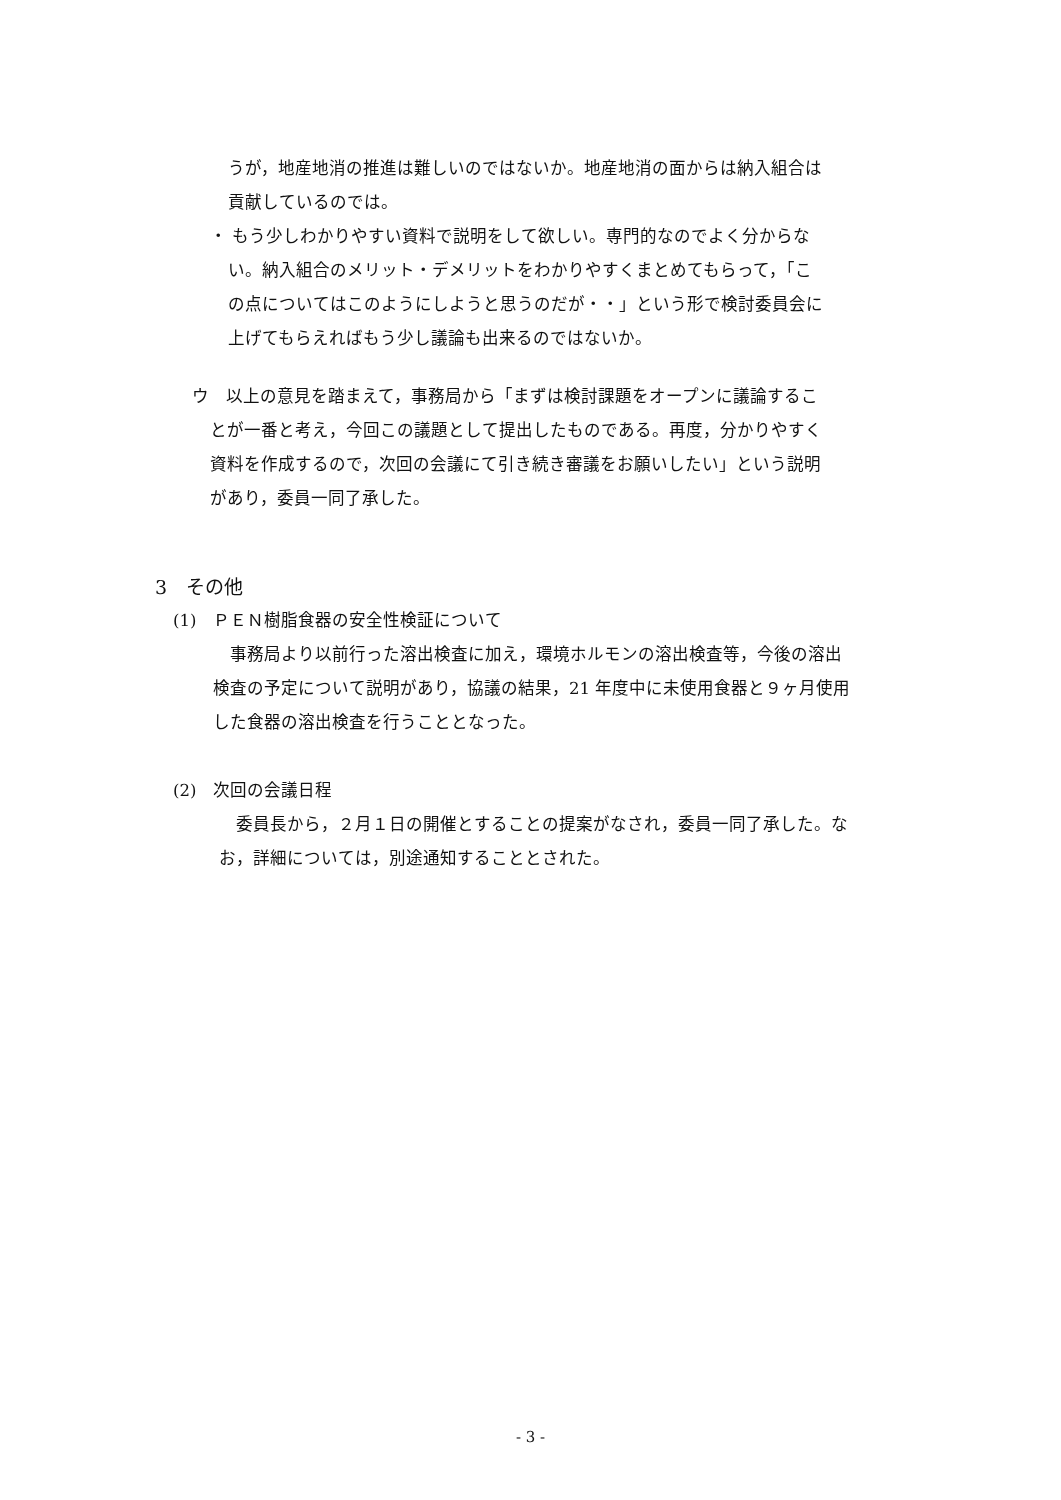うが，地産地消の推進は難しいのではないか。地産地消の面からは納入組合は
貢献しているのでは。
・ もう少しわかりやすい資料で説明をして欲しい。専門的なのでよく分からな
い。納入組合のメリット・デメリットをわかりやすくまとめてもらって，「こ
の点についてはこのようにしようと思うのだが・・」という形で検討委員会に
上げてもらえればもう少し議論も出来るのではないか。
ウ　以上の意見を踏まえて，事務局から「まずは検討課題をオープンに議論するこ
とが一番と考え，今回この議題として提出したものである。再度，分かりやすく
資料を作成するので，次回の会議にて引き続き審議をお願いしたい」という説明
があり，委員一同了承した。
3　その他
(1)　ＰＥＮ樹脂食器の安全性検証について
　事務局より以前行った溶出検査に加え，環境ホルモンの溶出検査等，今後の溶出
検査の予定について説明があり，協議の結果，21 年度中に未使用食器と９ヶ月使用
した食器の溶出検査を行うこととなった。
(2)　次回の会議日程
　委員長から，２月１日の開催とすることの提案がなされ，委員一同了承した。な
お，詳細については，別途通知することとされた。
- 3 -